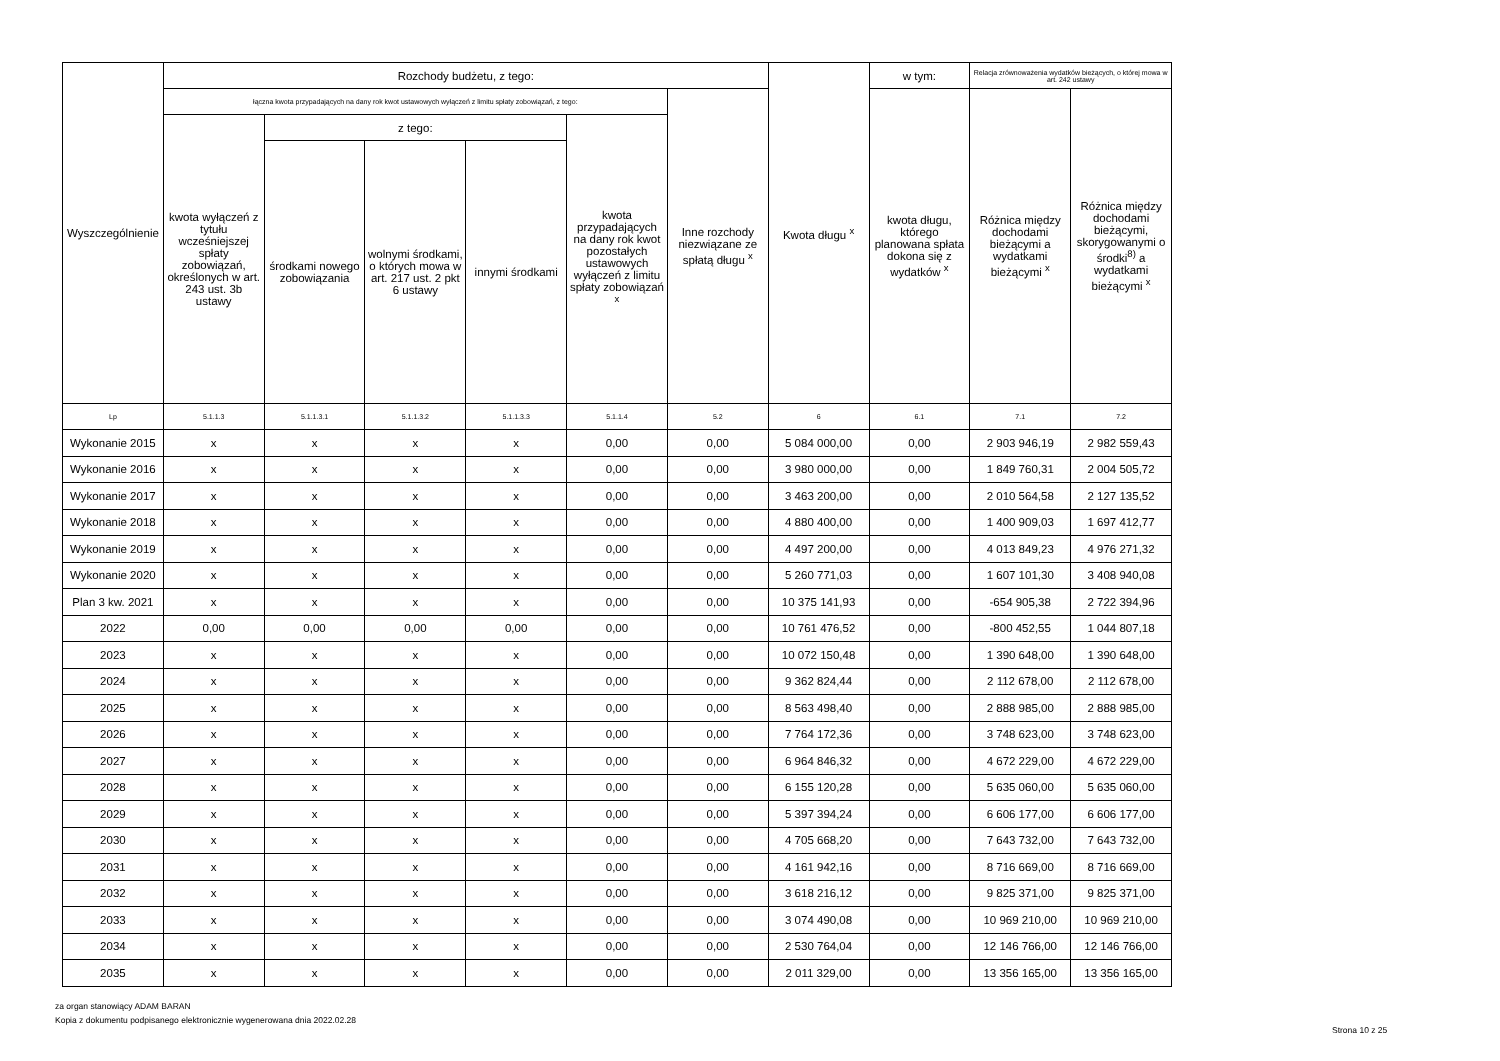| Wyszczególnienie | Rozchody budżetu, z tego: | | | | | | Kwota długu <sup>x</sup> | w tym: | Relacja zrównoważenia wydatków bieżących, o której mowa w art. 242 ustawy | |
| --- | --- | --- | --- | --- | --- | --- | --- | --- | --- | --- |
| | łączna kwota przypadających na dany rok kwot ustawowych wyłączeń z limitu spłaty zobowiązań, z tego: | | | | | Inne rozchody niezwiązane ze spłatą długu <sup>x</sup> | | kwota długu, którego planowana spłata dokona się z wydatków <sup>x</sup> | Różnica między dochodami bieżącymi a wydatkami bieżącymi <sup>x</sup> | Różnica między dochodami bieżącymi, skorygowanymi o środki<sup>8)</sup> a wydatkami bieżącymi <sup>x</sup> |
| | kwota wyłączeń z tytułu wcześniejszej spłaty zobowiązań, określonych w art. 243 ust. 3b ustawy | z tego: | | | kwota przypadających na dany rok kwot pozostałych ustawowych wyłączeń z limitu spłaty zobowiązań <sup>x</sup> | | | | | |
| | | środkami nowego zobowiązania | wolnymi środkami, o których mowa w art. 217 ust. 2 pkt 6 ustawy | innymi środkami | | | | | | |
| Lp | 5.1.1.3 | 5.1.1.3.1 | 5.1.1.3.2 | 5.1.1.3.3 | 5.1.1.4 | 5.2 | 6 | 6.1 | 7.1 | 7.2 |
| Wykonanie 2015 | x | x | x | x | 0,00 | 0,00 | 5 084 000,00 | 0,00 | 2 903 946,19 | 2 982 559,43 |
| Wykonanie 2016 | x | x | x | x | 0,00 | 0,00 | 3 980 000,00 | 0,00 | 1 849 760,31 | 2 004 505,72 |
| Wykonanie 2017 | x | x | x | x | 0,00 | 0,00 | 3 463 200,00 | 0,00 | 2 010 564,58 | 2 127 135,52 |
| Wykonanie 2018 | x | x | x | x | 0,00 | 0,00 | 4 880 400,00 | 0,00 | 1 400 909,03 | 1 697 412,77 |
| Wykonanie 2019 | x | x | x | x | 0,00 | 0,00 | 4 497 200,00 | 0,00 | 4 013 849,23 | 4 976 271,32 |
| Wykonanie 2020 | x | x | x | x | 0,00 | 0,00 | 5 260 771,03 | 0,00 | 1 607 101,30 | 3 408 940,08 |
| Plan 3 kw. 2021 | x | x | x | x | 0,00 | 0,00 | 10 375 141,93 | 0,00 | -654 905,38 | 2 722 394,96 |
| 2022 | 0,00 | 0,00 | 0,00 | 0,00 | 0,00 | 0,00 | 10 761 476,52 | 0,00 | -800 452,55 | 1 044 807,18 |
| 2023 | x | x | x | x | 0,00 | 0,00 | 10 072 150,48 | 0,00 | 1 390 648,00 | 1 390 648,00 |
| 2024 | x | x | x | x | 0,00 | 0,00 | 9 362 824,44 | 0,00 | 2 112 678,00 | 2 112 678,00 |
| 2025 | x | x | x | x | 0,00 | 0,00 | 8 563 498,40 | 0,00 | 2 888 985,00 | 2 888 985,00 |
| 2026 | x | x | x | x | 0,00 | 0,00 | 7 764 172,36 | 0,00 | 3 748 623,00 | 3 748 623,00 |
| 2027 | x | x | x | x | 0,00 | 0,00 | 6 964 846,32 | 0,00 | 4 672 229,00 | 4 672 229,00 |
| 2028 | x | x | x | x | 0,00 | 0,00 | 6 155 120,28 | 0,00 | 5 635 060,00 | 5 635 060,00 |
| 2029 | x | x | x | x | 0,00 | 0,00 | 5 397 394,24 | 0,00 | 6 606 177,00 | 6 606 177,00 |
| 2030 | x | x | x | x | 0,00 | 0,00 | 4 705 668,20 | 0,00 | 7 643 732,00 | 7 643 732,00 |
| 2031 | x | x | x | x | 0,00 | 0,00 | 4 161 942,16 | 0,00 | 8 716 669,00 | 8 716 669,00 |
| 2032 | x | x | x | x | 0,00 | 0,00 | 3 618 216,12 | 0,00 | 9 825 371,00 | 9 825 371,00 |
| 2033 | x | x | x | x | 0,00 | 0,00 | 3 074 490,08 | 0,00 | 10 969 210,00 | 10 969 210,00 |
| 2034 | x | x | x | x | 0,00 | 0,00 | 2 530 764,04 | 0,00 | 12 146 766,00 | 12 146 766,00 |
| 2035 | x | x | x | x | 0,00 | 0,00 | 2 011 329,00 | 0,00 | 13 356 165,00 | 13 356 165,00 |
za organ stanowiący ADAM BARAN
Kopia z dokumentu podpisanego elektronicznie wygenerowana dnia 2022.02.28
Strona 10 z 25